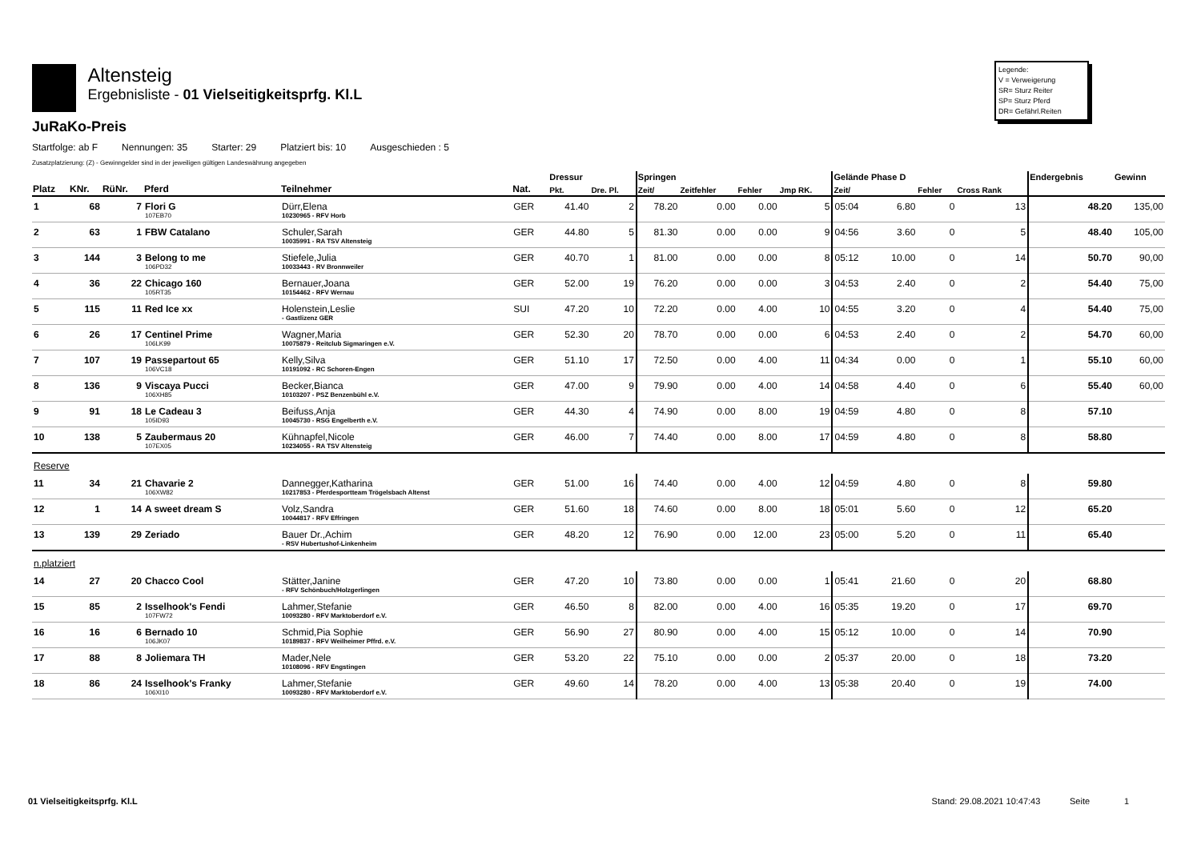Altensteig
Ergebnisliste - 01 Vielseitigkeitsprfg. Kl.L
JuRaKo-Preis
Legende:
V = Verweigerung
SR= Sturz Reiter
SP= Sturz Pferd
DR= Gefährl.Reiten
Startfolge: ab F Nennungen: 35 Starter: 29 Platziert bis: 10 Ausgeschieden : 5
Zusatzplatzierung: (Z) - Gewinngelder sind in der jeweiligen gültigen Landeswährung angegeben
| | | | | | | Dressur | | Springen | | | | Gelände Phase D | | | | Endergebnis | Gewinn |
| --- | --- | --- | --- | --- | --- | --- | --- | --- | --- | --- | --- | --- | --- | --- | --- | --- | --- |
| Platz | KNr. | RüNr. | Pferd | Teilnehmer | Nat. | Pkt. | Dre. Pl. | Zeit/ | Zeitfehler | Fehler | Jmp RK. | Zeit/ | | Fehler | Cross Rank | | |
| 1 | 68 | 7 | Flori G 107EB70 | Dürr,Elena 10230965 - RFV Horb | GER | 41.40 | 2 | 78.20 | 0.00 | 0.00 | 5 | 05:04 | 6.80 | 0 | 13 | 48.20 | 135,00 |
| 2 | 63 | 1 | FBW Catalano | Schuler,Sarah 10035991 - RA TSV Altensteig | GER | 44.80 | 5 | 81.30 | 0.00 | 0.00 | 9 | 04:56 | 3.60 | 0 | 5 | 48.40 | 105,00 |
| 3 | 144 | 3 | Belong to me 106PD32 | Stiefele,Julia 10033443 - RV Bronnweiler | GER | 40.70 | 1 | 81.00 | 0.00 | 0.00 | 8 | 05:12 | 10.00 | 0 | 14 | 50.70 | 90,00 |
| 4 | 36 | 22 | Chicago 160 105RT35 | Bernauer,Joana 10154462 - RFV Wernau | GER | 52.00 | 19 | 76.20 | 0.00 | 0.00 | 3 | 04:53 | 2.40 | 0 | 2 | 54.40 | 75,00 |
| 5 | 115 | 11 | Red Ice xx | Holenstein,Leslie - Gastlizenz GER | SUI | 47.20 | 10 | 72.20 | 0.00 | 4.00 | 10 | 04:55 | 3.20 | 0 | 4 | 54.40 | 75,00 |
| 6 | 26 | 17 | Centinel Prime 106LK99 | Wagner,Maria 10075879 - Reitclub Sigmaringen e.V. | GER | 52.30 | 20 | 78.70 | 0.00 | 0.00 | 6 | 04:53 | 2.40 | 0 | 2 | 54.70 | 60,00 |
| 7 | 107 | 19 | Passepartout 65 106VC18 | Kelly,Silva 10191092 - RC Schoren-Engen | GER | 51.10 | 17 | 72.50 | 0.00 | 4.00 | 11 | 04:34 | 0.00 | 0 | 1 | 55.10 | 60,00 |
| 8 | 136 | 9 | Viscaya Pucci 106XH85 | Becker,Bianca 10103207 - PSZ Benzenbühl e.V. | GER | 47.00 | 9 | 79.90 | 0.00 | 4.00 | 14 | 04:58 | 4.40 | 0 | 6 | 55.40 | 60,00 |
| 9 | 91 | 18 | Le Cadeau 3 105ID93 | Beifuss,Anja 10045730 - RSG Engelberth e.V. | GER | 44.30 | 4 | 74.90 | 0.00 | 8.00 | 19 | 04:59 | 4.80 | 0 | 8 | 57.10 | |
| 10 | 138 | 5 | Zaubermaus 20 107EX05 | Kühnapfel,Nicole 10234055 - RA TSV Altensteig | GER | 46.00 | 7 | 74.40 | 0.00 | 8.00 | 17 | 04:59 | 4.80 | 0 | 8 | 58.80 | |
| Reserve | | | | | | | | | | | | | | | | | |
| 11 | 34 | 21 | Chavarie 2 106XW82 | Dannegger,Katharina 10217853 - Pferdesportteam Trögelsbach Altenst | GER | 51.00 | 16 | 74.40 | 0.00 | 4.00 | 12 | 04:59 | 4.80 | 0 | 8 | 59.80 | |
| 12 | 1 | 14 | A sweet dream S | Volz,Sandra 10044817 - RFV Effringen | GER | 51.60 | 18 | 74.60 | 0.00 | 8.00 | 18 | 05:01 | 5.60 | 0 | 12 | 65.20 | |
| 13 | 139 | 29 | Zeriado | Bauer Dr.,Achim - RSV Hubertushof-Linkenheim | GER | 48.20 | 12 | 76.90 | 0.00 | 12.00 | 23 | 05:00 | 5.20 | 0 | 11 | 65.40 | |
| n.platziert | | | | | | | | | | | | | | | | | |
| 14 | 27 | 20 | Chacco Cool | Stätter,Janine - RFV Schönbuch/Holzgerlingen | GER | 47.20 | 10 | 73.80 | 0.00 | 0.00 | 1 | 05:41 | 21.60 | 0 | 20 | 68.80 | |
| 15 | 85 | 2 | Isselhook's Fendi 107FW72 | Lahmer,Stefanie 10093280 - RFV Marktoberdorf e.V. | GER | 46.50 | 8 | 82.00 | 0.00 | 4.00 | 16 | 05:35 | 19.20 | 0 | 17 | 69.70 | |
| 16 | 16 | 6 | Bernado 10 106JK07 | Schmid,Pia Sophie 10189837 - RFV Weilheimer Pffrd. e.V. | GER | 56.90 | 27 | 80.90 | 0.00 | 4.00 | 15 | 05:12 | 10.00 | 0 | 14 | 70.90 | |
| 17 | 88 | 8 | Joliemara TH | Mader,Nele 10108096 - RFV Engstingen | GER | 53.20 | 22 | 75.10 | 0.00 | 0.00 | 2 | 05:37 | 20.00 | 0 | 18 | 73.20 | |
| 18 | 86 | 24 | Isselhook's Franky 106XI10 | Lahmer,Stefanie 10093280 - RFV Marktoberdorf e.V. | GER | 49.60 | 14 | 78.20 | 0.00 | 4.00 | 13 | 05:38 | 20.40 | 0 | 19 | 74.00 | |
01 Vielseitigkeitsprfg. Kl.L Stand: 29.08.2021 10:47:43 Seite 1